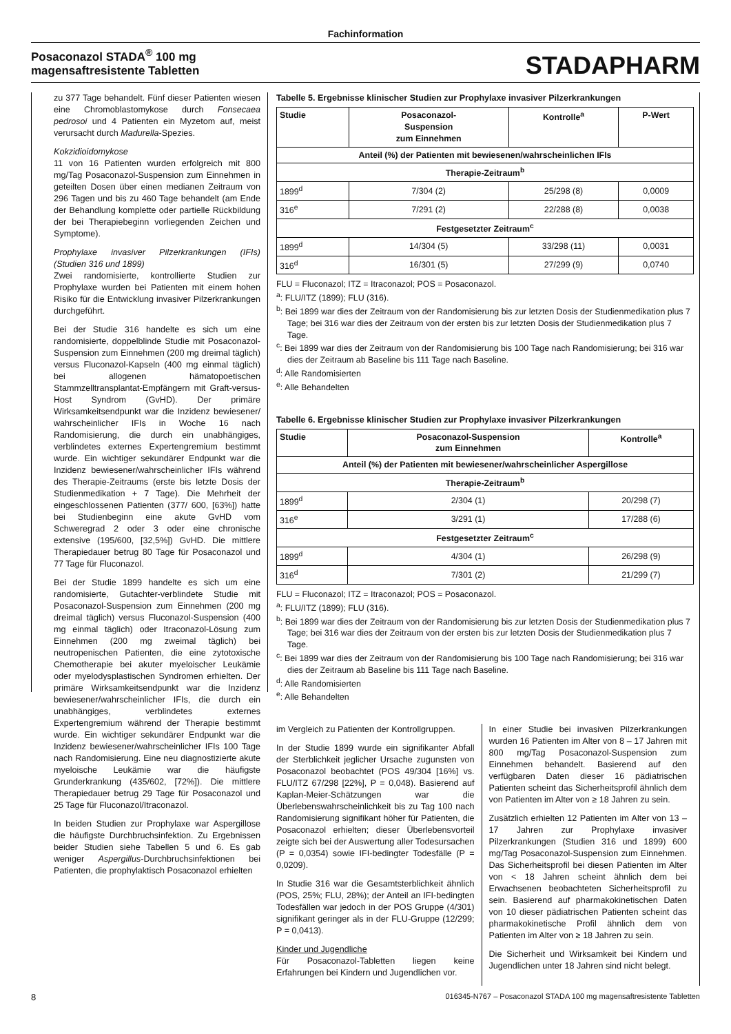Fachinformation
Posaconazol STADA<sup>®</sup> 100 mg
magensaftresistente Tabletten
STADAPHARM
zu 377 Tage behandelt. Fünf dieser Patienten wiesen eine Chromoblastomykose durch Fonsecaea pedrosoi und 4 Patienten ein Myzetom auf, meist verursacht durch Madurella-Spezies.
Kokzidioidomykose
11 von 16 Patienten wurden erfolgreich mit 800 mg/Tag Posaconazol-Suspension zum Einnehmen in geteilten Dosen über einen medianen Zeitraum von 296 Tagen und bis zu 460 Tage behandelt (am Ende der Behandlung komplette oder partielle Rückbildung der bei Therapiebeginn vorliegenden Zeichen und Symptome).
Prophylaxe invasiver Pilzerkrankungen (IFIs) (Studien 316 und 1899)
Zwei randomisierte, kontrollierte Studien zur Prophylaxe wurden bei Patienten mit einem hohen Risiko für die Entwicklung invasiver Pilzerkrankungen durchgeführt.
Bei der Studie 316 handelte es sich um eine randomisierte, doppelblinde Studie mit Posaconazol-Suspension zum Einnehmen (200 mg dreimal täglich) versus Fluconazol-Kapseln (400 mg einmal täglich) bei allogenen hämatopoetischen Stammzelltransplantat-Empfängern mit Graft-versus-Host Syndrom (GvHD). Der primäre Wirksamkeitsendpunkt war die Inzidenz bewiesener/ wahrscheinlicher IFIs in Woche 16 nach Randomisierung, die durch ein unabhängiges, verblindetes externes Expertengremium bestimmt wurde. Ein wichtiger sekundärer Endpunkt war die Inzidenz bewiesener/wahrscheinlicher IFIs während des Therapie-Zeitraums (erste bis letzte Dosis der Studienmedikation + 7 Tage). Die Mehrheit der eingeschlossenen Patienten (377/ 600, [63%]) hatte bei Studienbeginn eine akute GvHD vom Schweregrad 2 oder 3 oder eine chronische extensive (195/600, [32,5%]) GvHD. Die mittlere Therapiedauer betrug 80 Tage für Posaconazol und 77 Tage für Fluconazol.
Bei der Studie 1899 handelte es sich um eine randomisierte, Gutachter-verblindete Studie mit Posaconazol-Suspension zum Einnehmen (200 mg dreimal täglich) versus Fluconazol-Suspension (400 mg einmal täglich) oder Itraconazol-Lösung zum Einnehmen (200 mg zweimal täglich) bei neutropenischen Patienten, die eine zytotoxische Chemotherapie bei akuter myeloischer Leukämie oder myelodysplastischen Syndromen erhielten. Der primäre Wirksamkeitsendpunkt war die Inzidenz bewiesener/wahrscheinlicher IFIs, die durch ein unabhängiges, verblindetes externes Expertengremium während der Therapie bestimmt wurde. Ein wichtiger sekundärer Endpunkt war die Inzidenz bewiesener/wahrscheinlicher IFIs 100 Tage nach Randomisierung. Eine neu diagnostizierte akute myeloische Leukämie war die häufigste Grunderkrankung (435/602, [72%]). Die mittlere Therapiedauer betrug 29 Tage für Posaconazol und 25 Tage für Fluconazol/Itraconazol.
In beiden Studien zur Prophylaxe war Aspergillose die häufigste Durchbruchsinfektion. Zu Ergebnissen beider Studien siehe Tabellen 5 und 6. Es gab weniger Aspergillus-Durchbruchsinfektionen bei Patienten, die prophylaktisch Posaconazol erhielten
Tabelle 5. Ergebnisse klinischer Studien zur Prophylaxe invasiver Pilzerkrankungen
| Studie | Posaconazol- Suspension zum Einnehmen | Kontrolle<sup>a</sup> | P-Wert |
| --- | --- | --- | --- |
| Anteil (%) der Patienten mit bewiesenen/wahrscheinlichen IFIs | | | |
| Therapie-Zeitraum<sup>b</sup> | | | |
| 1899<sup>d</sup> | 7/304 (2) | 25/298 (8) | 0,0009 |
| 316<sup>e</sup> | 7/291 (2) | 22/288 (8) | 0,0038 |
| Festgesetzter Zeitraum<sup>c</sup> | | | |
| 1899<sup>d</sup> | 14/304 (5) | 33/298 (11) | 0,0031 |
| 316<sup>d</sup> | 16/301 (5) | 27/299 (9) | 0,0740 |
FLU = Fluconazol; ITZ = Itraconazol; POS = Posaconazol.
<sup>a</sup>: FLU/ITZ (1899); FLU (316).
<sup>b</sup>: Bei 1899 war dies der Zeitraum von der Randomisierung bis zur letzten Dosis der Studienmedikation plus 7 Tage; bei 316 war dies der Zeitraum von der ersten bis zur letzten Dosis der Studienmedikation plus 7 Tage.
<sup>c</sup>: Bei 1899 war dies der Zeitraum von der Randomisierung bis 100 Tage nach Randomisierung; bei 316 war dies der Zeitraum ab Baseline bis 111 Tage nach Baseline.
<sup>d</sup>: Alle Randomisierten
<sup>e</sup>: Alle Behandelten
Tabelle 6. Ergebnisse klinischer Studien zur Prophylaxe invasiver Pilzerkrankungen
| Studie | Posaconazol-Suspension zum Einnehmen | Kontrolle<sup>a</sup> |
| --- | --- | --- |
| Anteil (%) der Patienten mit bewiesener/wahrscheinlicher Aspergillose | | |
| Therapie-Zeitraum<sup>b</sup> | | |
| 1899<sup>d</sup> | 2/304 (1) | 20/298 (7) |
| 316<sup>e</sup> | 3/291 (1) | 17/288 (6) |
| Festgesetzter Zeitraum<sup>c</sup> | | |
| 1899<sup>d</sup> | 4/304 (1) | 26/298 (9) |
| 316<sup>d</sup> | 7/301 (2) | 21/299 (7) |
FLU = Fluconazol; ITZ = Itraconazol; POS = Posaconazol.
<sup>a</sup>: FLU/ITZ (1899); FLU (316).
<sup>b</sup>: Bei 1899 war dies der Zeitraum von der Randomisierung bis zur letzten Dosis der Studienmedikation plus 7 Tage; bei 316 war dies der Zeitraum von der ersten bis zur letzten Dosis der Studienmedikation plus 7 Tage.
<sup>c</sup>: Bei 1899 war dies der Zeitraum von der Randomisierung bis 100 Tage nach Randomisierung; bei 316 war dies der Zeitraum ab Baseline bis 111 Tage nach Baseline.
<sup>d</sup>: Alle Randomisierten
<sup>e</sup>: Alle Behandelten
im Vergleich zu Patienten der Kontrollgruppen.
In der Studie 1899 wurde ein signifikanter Abfall der Sterblichkeit jeglicher Ursache zugunsten von Posaconazol beobachtet (POS 49/304 [16%] vs. FLU/ITZ 67/298 [22%], P = 0,048). Basierend auf Kaplan-Meier-Schätzungen war die Überlebenswahrscheinlichkeit bis zu Tag 100 nach Randomisierung signifikant höher für Patienten, die Posaconazol erhielten; dieser Überlebensvorteil zeigte sich bei der Auswertung aller Todesursachen (P = 0,0354) sowie IFI-bedingter Todesfälle (P = 0,0209).
In Studie 316 war die Gesamtsterblichkeit ähnlich (POS, 25%; FLU, 28%); der Anteil an IFI-bedingten Todesfällen war jedoch in der POS Gruppe (4/301) signifikant geringer als in der FLU-Gruppe (12/299; P = 0,0413).
Kinder und Jugendliche
Für Posaconazol-Tabletten liegen keine Erfahrungen bei Kindern und Jugendlichen vor.
In einer Studie bei invasiven Pilzerkrankungen wurden 16 Patienten im Alter von 8 – 17 Jahren mit 800 mg/Tag Posaconazol-Suspension zum Einnehmen behandelt. Basierend auf den verfügbaren Daten dieser 16 pädiatrischen Patienten scheint das Sicherheitsprofil ähnlich dem von Patienten im Alter von ≥ 18 Jahren zu sein.
Zusätzlich erhielten 12 Patienten im Alter von 13 – 17 Jahren zur Prophylaxe invasiver Pilzerkrankungen (Studien 316 und 1899) 600 mg/Tag Posaconazol-Suspension zum Einnehmen. Das Sicherheitsprofil bei diesen Patienten im Alter von < 18 Jahren scheint ähnlich dem bei Erwachsenen beobachteten Sicherheitsprofil zu sein. Basierend auf pharmakokinetischen Daten von 10 dieser pädiatrischen Patienten scheint das pharmakokinetische Profil ähnlich dem von Patienten im Alter von ≥ 18 Jahren zu sein.
Die Sicherheit und Wirksamkeit bei Kindern und Jugendlichen unter 18 Jahren sind nicht belegt.
8 016345-N767 – Posaconazol STADA 100 mg magensaftresistente Tabletten